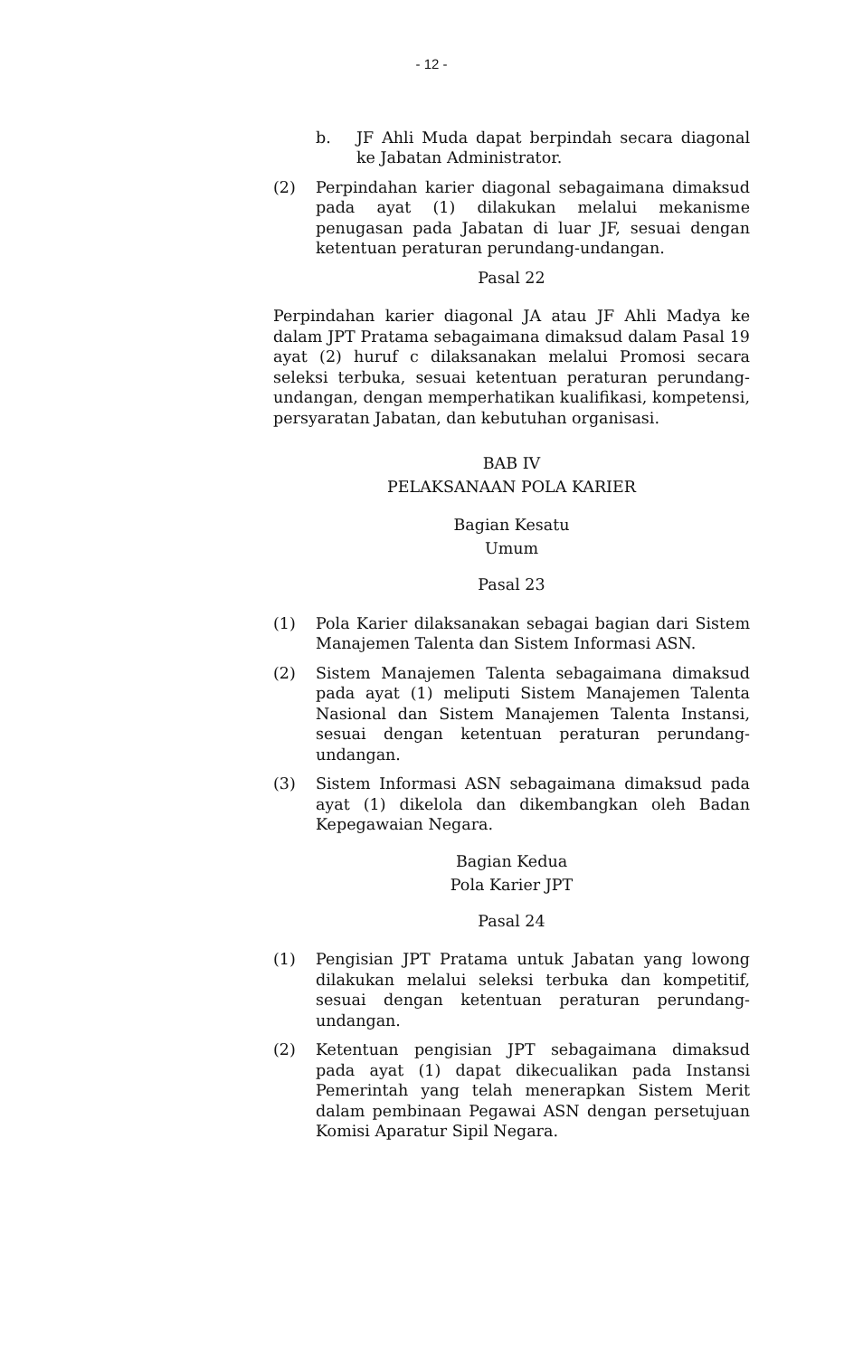- 12 -
b. JF Ahli Muda dapat berpindah secara diagonal ke Jabatan Administrator.
(2) Perpindahan karier diagonal sebagaimana dimaksud pada ayat (1) dilakukan melalui mekanisme penugasan pada Jabatan di luar JF, sesuai dengan ketentuan peraturan perundang-undangan.
Pasal 22
Perpindahan karier diagonal JA atau JF Ahli Madya ke dalam JPT Pratama sebagaimana dimaksud dalam Pasal 19 ayat (2) huruf c dilaksanakan melalui Promosi secara seleksi terbuka, sesuai ketentuan peraturan perundang-undangan, dengan memperhatikan kualifikasi, kompetensi, persyaratan Jabatan, dan kebutuhan organisasi.
BAB IV
PELAKSANAAN POLA KARIER
Bagian Kesatu
Umum
Pasal 23
(1) Pola Karier dilaksanakan sebagai bagian dari Sistem Manajemen Talenta dan Sistem Informasi ASN.
(2) Sistem Manajemen Talenta sebagaimana dimaksud pada ayat (1) meliputi Sistem Manajemen Talenta Nasional dan Sistem Manajemen Talenta Instansi, sesuai dengan ketentuan peraturan perundang-undangan.
(3) Sistem Informasi ASN sebagaimana dimaksud pada ayat (1) dikelola dan dikembangkan oleh Badan Kepegawaian Negara.
Bagian Kedua
Pola Karier JPT
Pasal 24
(1) Pengisian JPT Pratama untuk Jabatan yang lowong dilakukan melalui seleksi terbuka dan kompetitif, sesuai dengan ketentuan peraturan perundang-undangan.
(2) Ketentuan pengisian JPT sebagaimana dimaksud pada ayat (1) dapat dikecualikan pada Instansi Pemerintah yang telah menerapkan Sistem Merit dalam pembinaan Pegawai ASN dengan persetujuan Komisi Aparatur Sipil Negara.